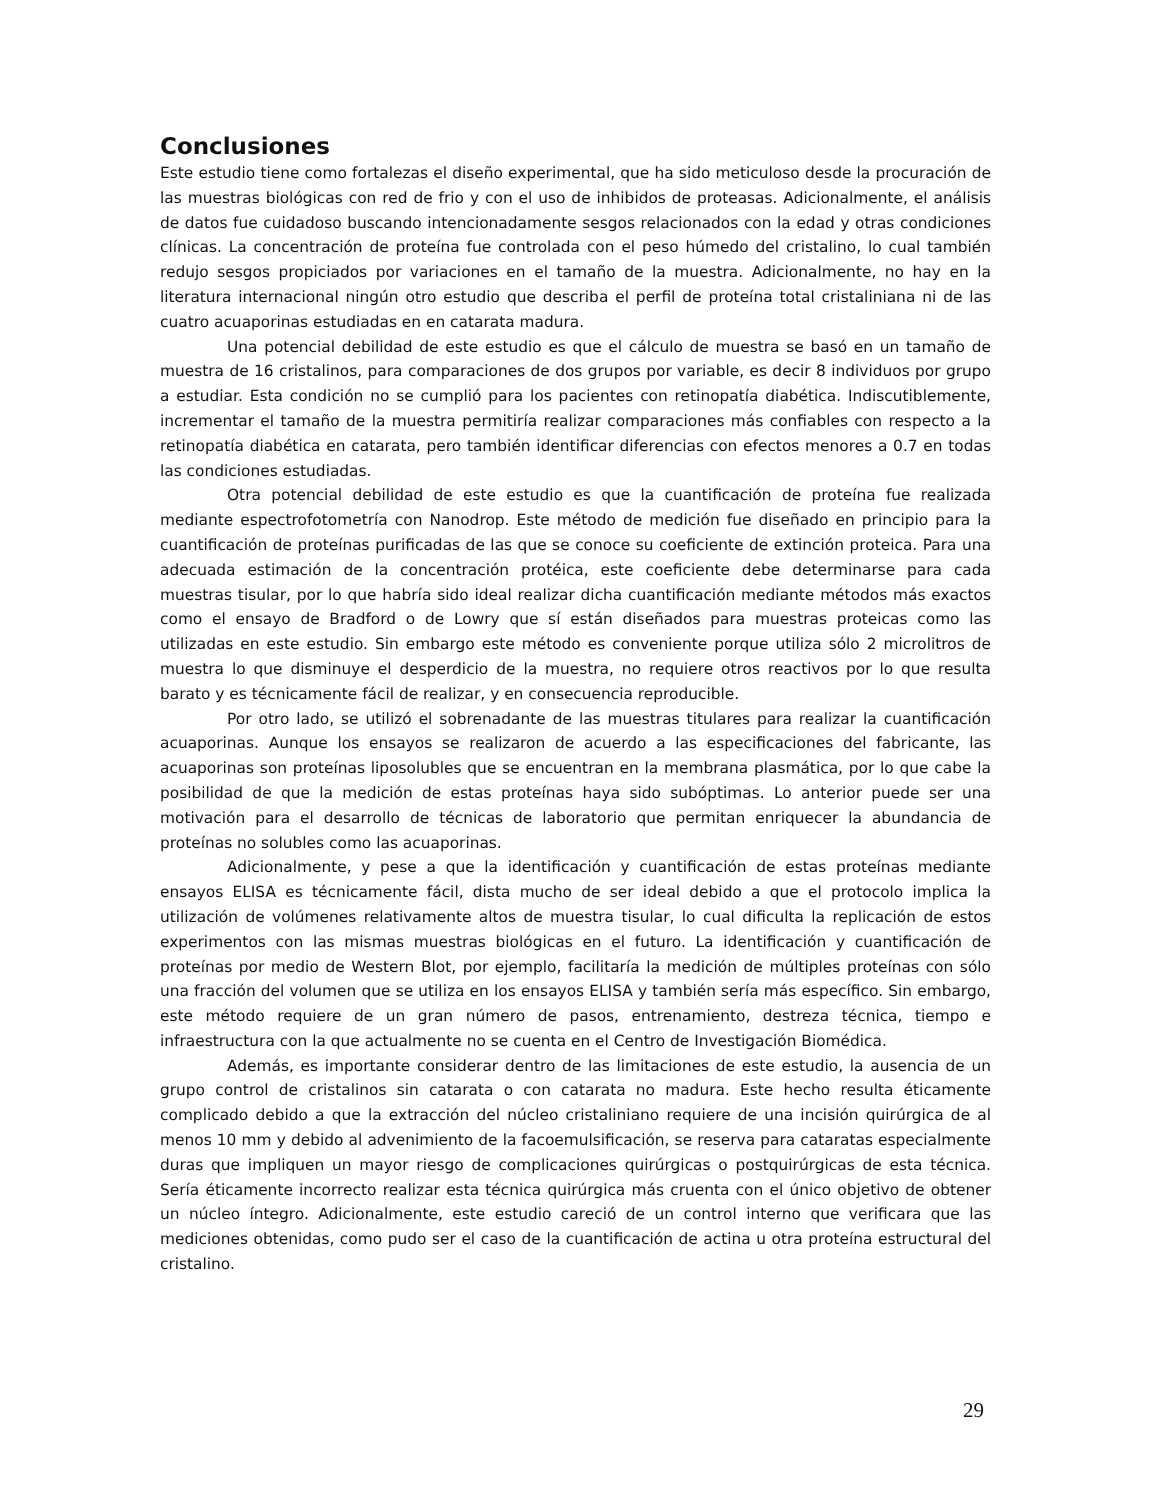Conclusiones
Este estudio tiene como fortalezas el diseño experimental, que ha sido meticuloso desde la procuración de las muestras biológicas con red de frio y con el uso de inhibidos de proteasas. Adicionalmente, el análisis de datos fue cuidadoso buscando intencionadamente sesgos relacionados con la edad y otras condiciones clínicas. La concentración de proteína fue controlada con el peso húmedo del cristalino, lo cual también redujo sesgos propiciados por variaciones en el tamaño de la muestra. Adicionalmente, no hay en la literatura internacional ningún otro estudio que describa el perfil de proteína total cristaliniana ni de las cuatro acuaporinas estudiadas en en catarata madura.
Una potencial debilidad de este estudio es que el cálculo de muestra se basó en un tamaño de muestra de 16 cristalinos, para comparaciones de dos grupos por variable, es decir 8 individuos por grupo a estudiar. Esta condición no se cumplió para los pacientes con retinopatía diabética. Indiscutiblemente, incrementar el tamaño de la muestra permitiría realizar comparaciones más confiables con respecto a la retinopatía diabética en catarata, pero también identificar diferencias con efectos menores a 0.7 en todas las condiciones estudiadas.
Otra potencial debilidad de este estudio es que la cuantificación de proteína fue realizada mediante espectrofotometría con Nanodrop. Este método de medición fue diseñado en principio para la cuantificación de proteínas purificadas de las que se conoce su coeficiente de extinción proteica. Para una adecuada estimación de la concentración protéica, este coeficiente debe determinarse para cada muestras tisular, por lo que habría sido ideal realizar dicha cuantificación mediante métodos más exactos como el ensayo de Bradford o de Lowry que sí están diseñados para muestras proteicas como las utilizadas en este estudio. Sin embargo este método es conveniente porque utiliza sólo 2 microlitros de muestra lo que disminuye el desperdicio de la muestra, no requiere otros reactivos por lo que resulta barato y es técnicamente fácil de realizar, y en consecuencia reproducible.
Por otro lado, se utilizó el sobrenadante de las muestras titulares para realizar la cuantificación acuaporinas. Aunque los ensayos se realizaron de acuerdo a las especificaciones del fabricante, las acuaporinas son proteínas liposolubles que se encuentran en la membrana plasmática, por lo que cabe la posibilidad de que la medición de estas proteínas haya sido subóptimas. Lo anterior puede ser una motivación para el desarrollo de técnicas de laboratorio que permitan enriquecer la abundancia de proteínas no solubles como las acuaporinas.
Adicionalmente, y pese a que la identificación y cuantificación de estas proteínas mediante ensayos ELISA es técnicamente fácil, dista mucho de ser ideal debido a que el protocolo implica la utilización de volúmenes relativamente altos de muestra tisular, lo cual dificulta la replicación de estos experimentos con las mismas muestras biológicas en el futuro. La identificación y cuantificación de proteínas por medio de Western Blot, por ejemplo, facilitaría la medición de múltiples proteínas con sólo una fracción del volumen que se utiliza en los ensayos ELISA y también sería más específico. Sin embargo, este método requiere de un gran número de pasos, entrenamiento, destreza técnica, tiempo e infraestructura con la que actualmente no se cuenta en el Centro de Investigación Biomédica.
Además, es importante considerar dentro de las limitaciones de este estudio, la ausencia de un grupo control de cristalinos sin catarata o con catarata no madura. Este hecho resulta éticamente complicado debido a que la extracción del núcleo cristaliniano requiere de una incisión quirúrgica de al menos 10 mm y debido al advenimiento de la facoemulsificación, se reserva para cataratas especialmente duras que impliquen un mayor riesgo de complicaciones quirúrgicas o postquirúrgicas de esta técnica. Sería éticamente incorrecto realizar esta técnica quirúrgica más cruenta con el único objetivo de obtener un núcleo íntegro. Adicionalmente, este estudio careció de un control interno que verificara que las mediciones obtenidas, como pudo ser el caso de la cuantificación de actina u otra proteína estructural del cristalino.
29